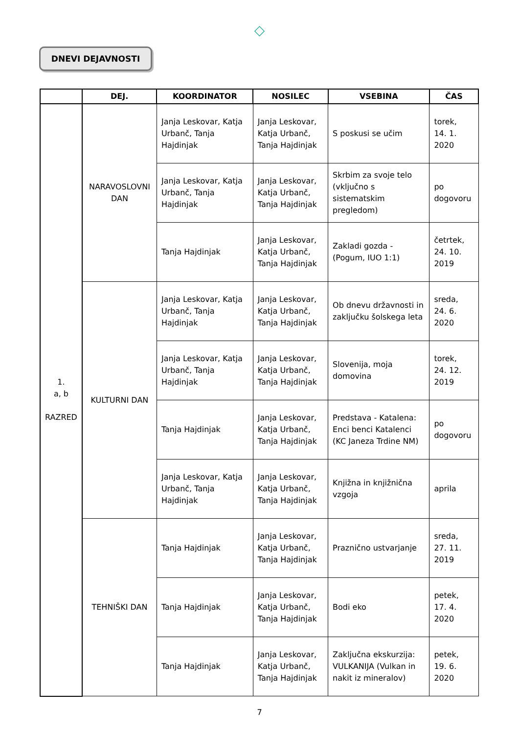◇
DNEVI DEJAVNOSTI
| | DEJ. | KOORDINATOR | NOSILEC | VSEBINA | ČAS |
| --- | --- | --- | --- | --- | --- |
| 1. a, b RAZRED | NARAVOSLOVNI DAN | Janja Leskovar, Katja Urbanč, Tanja Hajdinjak | Janja Leskovar, Katja Urbanč, Tanja Hajdinjak | S poskusi se učim | torek, 14. 1. 2020 |
| | | Janja Leskovar, Katja Urbanč, Tanja Hajdinjak | Janja Leskovar, Katja Urbanč, Tanja Hajdinjak | Skrbim za svoje telo (vključno s sistematskim pregledom) | po dogovoru |
| | | Tanja Hajdinjak | Janja Leskovar, Katja Urbanč, Tanja Hajdinjak | Zakladi gozda - (Pogum, IUO 1:1) | četrtek, 24. 10. 2019 |
| | KULTURNI DAN | Janja Leskovar, Katja Urbanč, Tanja Hajdinjak | Janja Leskovar, Katja Urbanč, Tanja Hajdinjak | Ob dnevu državnosti in zaključku šolskega leta | sreda, 24. 6. 2020 |
| | | Janja Leskovar, Katja Urbanč, Tanja Hajdinjak | Janja Leskovar, Katja Urbanč, Tanja Hajdinjak | Slovenija, moja domovina | torek, 24. 12. 2019 |
| | | Tanja Hajdinjak | Janja Leskovar, Katja Urbanč, Tanja Hajdinjak | Predstava - Katalena: Enci benci Katalenci (KC Janeza Trdine NM) | po dogovoru |
| | | Janja Leskovar, Katja Urbanč, Tanja Hajdinjak | Janja Leskovar, Katja Urbanč, Tanja Hajdinjak | Knjižna in knjižnična vzgoja | aprila |
| | TEHNIŠKI DAN | Tanja Hajdinjak | Janja Leskovar, Katja Urbanč, Tanja Hajdinjak | Praznično ustvarjanje | sreda, 27. 11. 2019 |
| | | Tanja Hajdinjak | Janja Leskovar, Katja Urbanč, Tanja Hajdinjak | Bodi eko | petek, 17. 4. 2020 |
| | | Tanja Hajdinjak | Janja Leskovar, Katja Urbanč, Tanja Hajdinjak | Zaključna ekskurzija: VULKANIJA (Vulkan in nakit iz mineralov) | petek, 19. 6. 2020 |
7